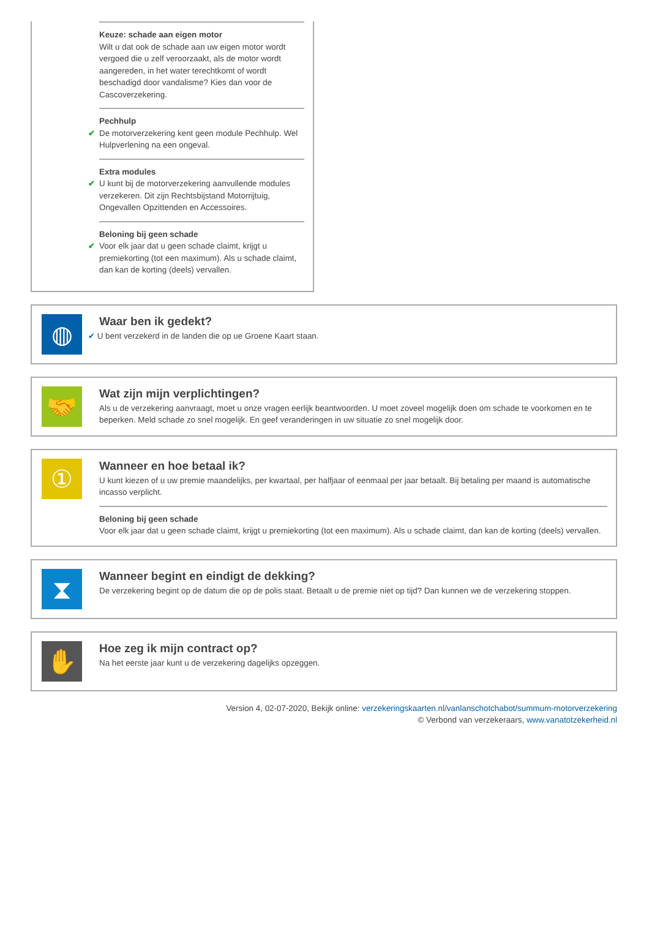Keuze: schade aan eigen motor
Wilt u dat ook de schade aan uw eigen motor wordt vergoed die u zelf veroorzaakt, als de motor wordt aangereden, in het water terechtkomt of wordt beschadigd door vandalisme? Kies dan voor de Cascoverzekering.
Pechhulp
✔
De motorverzekering kent geen module Pechhulp. Wel Hulpverlening na een ongeval.
Extra modules
✔
U kunt bij de motorverzekering aanvullende modules verzekeren. Dit zijn Rechtsbijstand Motorrijtuig, Ongevallen Opzittenden en Accessoires.
Beloning bij geen schade
✔
Voor elk jaar dat u geen schade claimt, krijgt u premiekorting (tot een maximum). Als u schade claimt, dan kan de korting (deels) vervallen.
◍
Waar ben ik gedekt?
✔ U bent verzekerd in de landen die op ue Groene Kaart staan.
🤝
Wat zijn mijn verplichtingen?
Als u de verzekering aanvraagt, moet u onze vragen eerlijk beantwoorden. U moet zoveel mogelijk doen om schade te voorkomen en te beperken. Meld schade zo snel mogelijk. En geef veranderingen in uw situatie zo snel mogelijk door.
①
Wanneer en hoe betaal ik?
U kunt kiezen of u uw premie maandelijks, per kwartaal, per halfjaar of eenmaal per jaar betaalt. Bij betaling per maand is automatische incasso verplicht.
Beloning bij geen schade
Voor elk jaar dat u geen schade claimt, krijgt u premiekorting (tot een maximum). Als u schade claimt, dan kan de korting (deels) vervallen.
⧗
Wanneer begint en eindigt de dekking?
De verzekering begint op de datum die op de polis staat. Betaalt u de premie niet op tijd? Dan kunnen we de verzekering stoppen.
✋
Hoe zeg ik mijn contract op?
Na het eerste jaar kunt u de verzekering dagelijks opzeggen.
Version 4, 02-07-2020, Bekijk online: verzekeringskaarten.nl/vanlanschotchabot/summum-motorverzekering
© Verbond van verzekeraars, www.vanatotzekerheid.nl